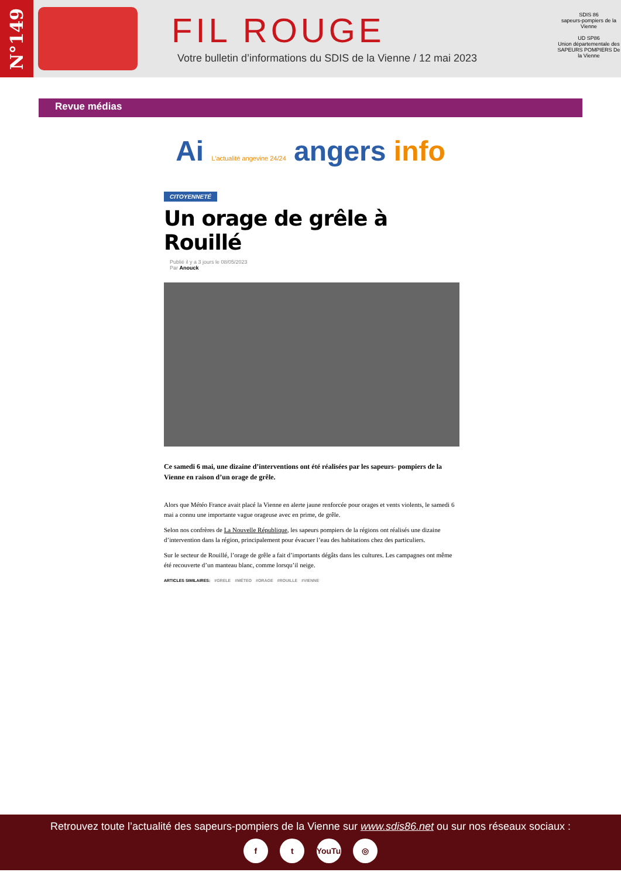N°149
FIL ROUGE
Votre bulletin d’informations du SDIS de la Vienne / 12 mai 2023
SDIS 86
sapeurs-pompiers de la Vienne
UD SP86
Union départementale des SAPEURS POMPIERS De la Vienne
Revue médias
Ai L’actualité angevine 24/24 angers info
CITOYENNETÉ
Un orage de grêle à Rouillé
Publié il y a 3 jours le 08/05/2023
Par Anouck
Ce samedi 6 mai, une dizaine d’interventions ont été réalisées par les sapeurs- pompiers de la Vienne en raison d’un orage de grêle.
Alors que Météo France avait placé la Vienne en alerte jaune renforcée pour orages et vents violents, le samedi 6 mai a connu une importante vague orageuse avec en prime, de grêle.
Selon nos confrères de La Nouvelle République, les sapeurs pompiers de la régions ont réalisés une dizaine d’intervention dans la région, principalement pour évacuer l’eau des habitations chez des particuliers.
Sur le secteur de Rouillé, l’orage de grêle a fait d’importants dégâts dans les cultures. Les campagnes ont même été recouverte d’un manteau blanc, comme lorsqu’il neige.
ARTICLES SIMILAIRES: #GRELE #MÉTEO #ORAGE #ROUILLE #VIENNE
Retrouvez toute l’actualité des sapeurs-pompiers de la Vienne sur www.sdis86.net ou sur nos réseaux sociaux :
f t YouTube ◎